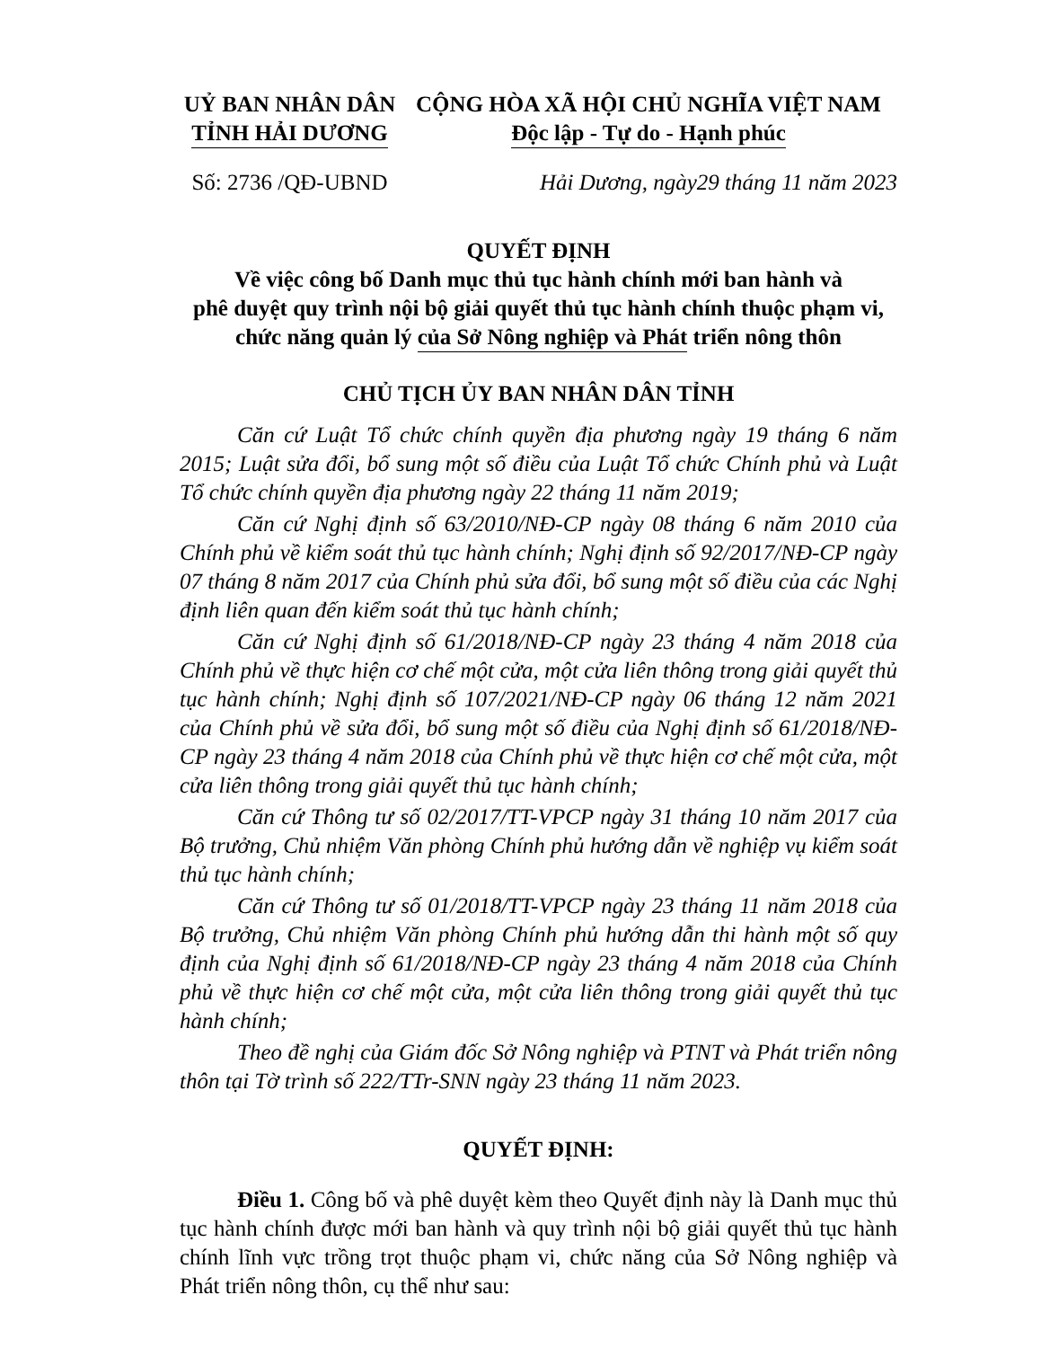UỶ BAN NHÂN DÂN
TỈNH HẢI DƯƠNG
CỘNG HÒA XÃ HỘI CHỦ NGHĨA VIỆT NAM
Độc lập - Tự do - Hạnh phúc
Số: 2736 /QĐ-UBND
Hải Dương, ngày29 tháng 11 năm 2023
QUYẾT ĐỊNH
Về việc công bố Danh mục thủ tục hành chính mới ban hành và
phê duyệt quy trình nội bộ giải quyết thủ tục hành chính thuộc phạm vi,
chức năng quản lý của Sở Nông nghiệp và Phát triển nông thôn
CHỦ TỊCH ỦY BAN NHÂN DÂN TỈNH
Căn cứ Luật Tổ chức chính quyền địa phương ngày 19 tháng 6 năm 2015; Luật sửa đổi, bổ sung một số điều của Luật Tổ chức Chính phủ và Luật Tổ chức chính quyền địa phương ngày 22 tháng 11 năm 2019;
Căn cứ Nghị định số 63/2010/NĐ-CP ngày 08 tháng 6 năm 2010 của Chính phủ về kiểm soát thủ tục hành chính; Nghị định số 92/2017/NĐ-CP ngày 07 tháng 8 năm 2017 của Chính phủ sửa đổi, bổ sung một số điều của các Nghị định liên quan đến kiểm soát thủ tục hành chính;
Căn cứ Nghị định số 61/2018/NĐ-CP ngày 23 tháng 4 năm 2018 của Chính phủ về thực hiện cơ chế một cửa, một cửa liên thông trong giải quyết thủ tục hành chính; Nghị định số 107/2021/NĐ-CP ngày 06 tháng 12 năm 2021 của Chính phủ về sửa đổi, bổ sung một số điều của Nghị định số 61/2018/NĐ-CP ngày 23 tháng 4 năm 2018 của Chính phủ về thực hiện cơ chế một cửa, một cửa liên thông trong giải quyết thủ tục hành chính;
Căn cứ Thông tư số 02/2017/TT-VPCP ngày 31 tháng 10 năm 2017 của Bộ trưởng, Chủ nhiệm Văn phòng Chính phủ hướng dẫn về nghiệp vụ kiểm soát thủ tục hành chính;
Căn cứ Thông tư số 01/2018/TT-VPCP ngày 23 tháng 11 năm 2018 của Bộ trưởng, Chủ nhiệm Văn phòng Chính phủ hướng dẫn thi hành một số quy định của Nghị định số 61/2018/NĐ-CP ngày 23 tháng 4 năm 2018 của Chính phủ về thực hiện cơ chế một cửa, một cửa liên thông trong giải quyết thủ tục hành chính;
Theo đề nghị của Giám đốc Sở Nông nghiệp và PTNT và Phát triển nông thôn tại Tờ trình số 222/TTr-SNN ngày 23 tháng 11 năm 2023.
QUYẾT ĐỊNH:
Điều 1. Công bố và phê duyệt kèm theo Quyết định này là Danh mục thủ tục hành chính được mới ban hành và quy trình nội bộ giải quyết thủ tục hành chính lĩnh vực trồng trọt thuộc phạm vi, chức năng của Sở Nông nghiệp và Phát triển nông thôn, cụ thể như sau: